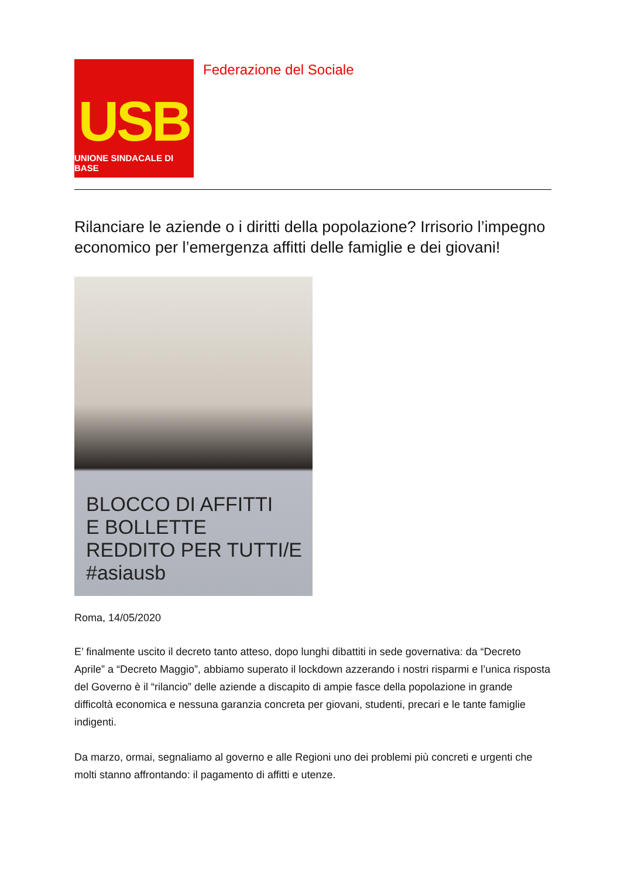USB
UNIONE SINDACALE DI BASE
Federazione del Sociale
Rilanciare le aziende o i diritti della popolazione? Irrisorio l’impegno economico per l’emergenza affitti delle famiglie e dei giovani!
BLOCCO DI AFFITTI
E BOLLETTE
REDDITO PER TUTTI/E
#asiausb
Roma, 14/05/2020
E’ finalmente uscito il decreto tanto atteso, dopo lunghi dibattiti in sede governativa: da “Decreto Aprile” a “Decreto Maggio”, abbiamo superato il lockdown azzerando i nostri risparmi e l’unica risposta del Governo è il “rilancio” delle aziende a discapito di ampie fasce della popolazione in grande difficoltà economica e nessuna garanzia concreta per giovani, studenti, precari e le tante famiglie indigenti.
Da marzo, ormai, segnaliamo al governo e alle Regioni uno dei problemi più concreti e urgenti che molti stanno affrontando: il pagamento di affitti e utenze.